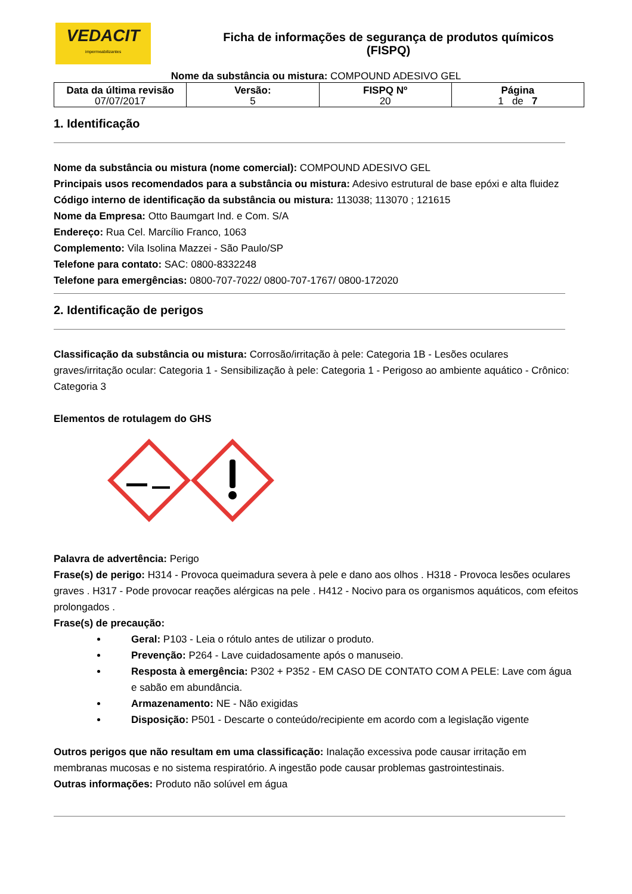VEDACIT
impermeabilizantes
Ficha de informações de segurança de produtos químicos
(FISPQ)
Nome da substância ou mistura: COMPOUND ADESIVO GEL
| Data da última revisão 07/07/2017 | Versão: 5 | FISPQ Nº 20 | Página 1 de 7 |
1. Identificação
Nome da substância ou mistura (nome comercial): COMPOUND ADESIVO GEL
Principais usos recomendados para a substância ou mistura: Adesivo estrutural de base epóxi e alta fluidez
Código interno de identificação da substância ou mistura: 113038; 113070 ; 121615
Nome da Empresa: Otto Baumgart Ind. e Com. S/A
Endereço: Rua Cel. Marcílio Franco, 1063
Complemento: Vila Isolina Mazzei - São Paulo/SP
Telefone para contato: SAC: 0800-8332248
Telefone para emergências: 0800-707-7022/ 0800-707-1767/ 0800-172020
2. Identificação de perigos
Classificação da substância ou mistura: Corrosão/irritação à pele: Categoria 1B - Lesões oculares graves/irritação ocular: Categoria 1 - Sensibilização à pele: Categoria 1 - Perigoso ao ambiente aquático - Crônico: Categoria 3
Elementos de rotulagem do GHS
Palavra de advertência: Perigo
Frase(s) de perigo: H314 - Provoca queimadura severa à pele e dano aos olhos . H318 - Provoca lesões oculares graves . H317 - Pode provocar reações alérgicas na pele . H412 - Nocivo para os organismos aquáticos, com efeitos prolongados .
Frase(s) de precaução:
Geral: P103 - Leia o rótulo antes de utilizar o produto.
Prevenção: P264 - Lave cuidadosamente após o manuseio.
Resposta à emergência: P302 + P352 - EM CASO DE CONTATO COM A PELE: Lave com água e sabão em abundância.
Armazenamento: NE - Não exigidas
Disposição: P501 - Descarte o conteúdo/recipiente em acordo com a legislação vigente
Outros perigos que não resultam em uma classificação: Inalação excessiva pode causar irritação em membranas mucosas e no sistema respiratório. A ingestão pode causar problemas gastrointestinais.
Outras informações: Produto não solúvel em água